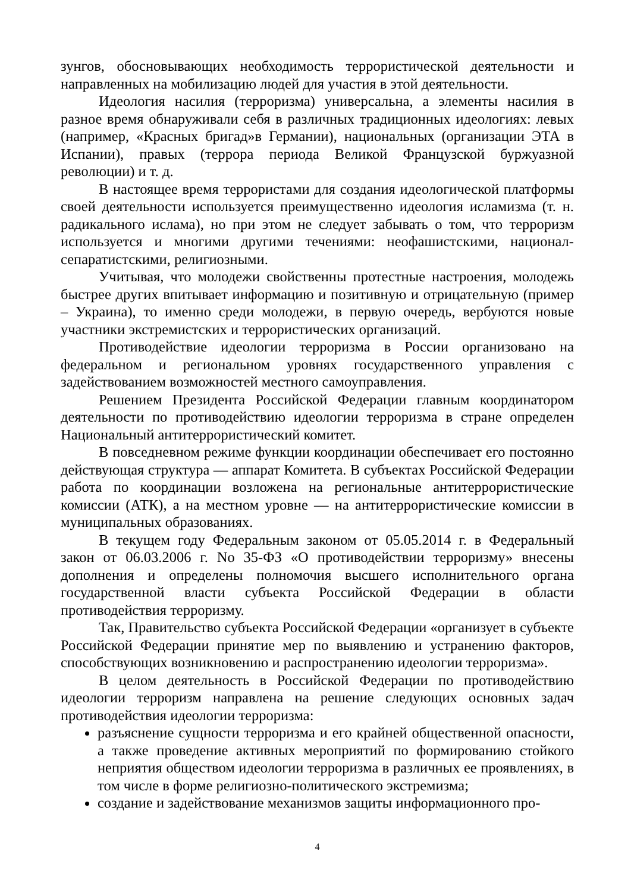зунгов, обосновывающих необходимость террористической деятельности и направленных на мобилизацию людей для участия в этой деятельности.
Идеология насилия (терроризма) универсальна, а элементы насилия в разное время обнаруживали себя в различных традиционных идеологиях: левых (например, «Красных бригад»в Германии), национальных (организации ЭТА в Испании), правых (террора периода Великой Французской буржуазной революции) и т. д.
В настоящее время террористами для создания идеологической платформы своей деятельности используется преимущественно идеология исламизма (т. н. радикального ислама), но при этом не следует забывать о том, что терроризм используется и многими другими течениями: неофашистскими, национал-сепаратистскими, религиозными.
Учитывая, что молодежи свойственны протестные настроения, молодежь быстрее других впитывает информацию и позитивную и отрицательную (пример – Украина), то именно среди молодежи, в первую очередь, вербуются новые участники экстремистских и террористических организаций.
Противодействие идеологии терроризма в России организовано на федеральном и региональном уровнях государственного управления с задействованием возможностей местного самоуправления.
Решением Президента Российской Федерации главным координатором деятельности по противодействию идеологии терроризма в стране определен Национальный антитеррористический комитет.
В повседневном режиме функции координации обеспечивает его постоянно действующая структура — аппарат Комитета. В субъектах Российской Федерации работа по координации возложена на региональные антитеррористические комиссии (АТК), а на местном уровне — на антитеррористические комиссии в муниципальных образованиях.
В текущем году Федеральным законом от 05.05.2014 г. в Федеральный закон от 06.03.2006 г. No 35-ФЗ «О противодействии терроризму» внесены дополнения и определены полномочия высшего исполнительного органа государственной власти субъекта Российской Федерации в области противодействия терроризму.
Так, Правительство субъекта Российской Федерации «организует в субъекте Российской Федерации принятие мер по выявлению и устранению факторов, способствующих возникновению и распространению идеологии терроризма».
В целом деятельность в Российской Федерации по противодействию идеологии терроризм направлена на решение следующих основных задач противодействия идеологии терроризма:
разъяснение сущности терроризма и его крайней общественной опасности, а также проведение активных мероприятий по формированию стойкого неприятия обществом идеологии терроризма в различных ее проявлениях, в том числе в форме религиозно-политического экстремизма;
создание и задействование механизмов защиты информационного про-
4